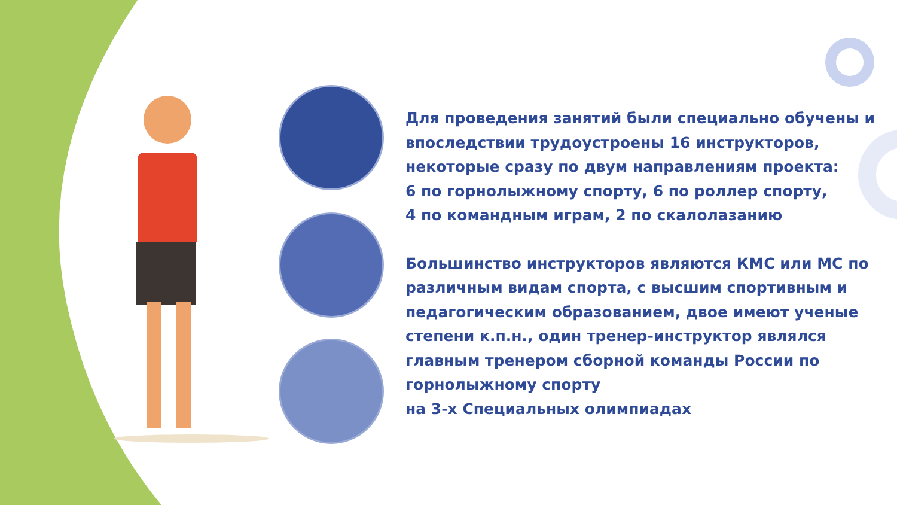Для проведения занятий были специально обучены и впоследствии трудоустроены 16 инструкторов, некоторые сразу по двум направлениям проекта:
6 по горнолыжному спорту, 6 по роллер спорту,
4 по командным играм, 2 по скалолазанию
Большинство инструкторов являются КМС или МС по различным видам спорта, с высшим спортивным и педагогическим образованием, двое имеют ученые степени к.п.н., один тренер-инструктор являлся главным тренером сборной команды России по горнолыжному спорту
на 3-х Специальных олимпиадах